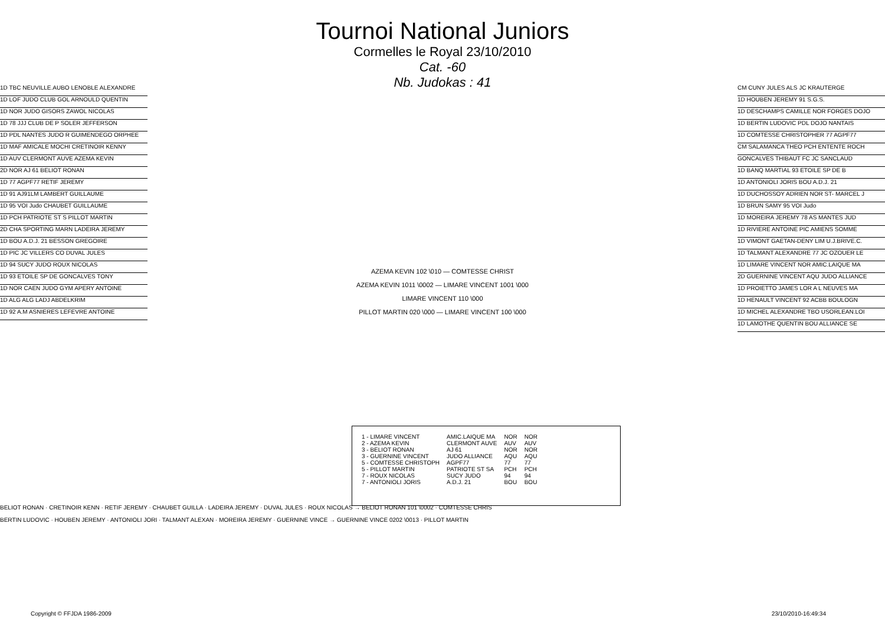Tournoi National Juniors
Cormelles le Royal 23/10/2010
Cat. -60
Nb. Judokas : 41
1D TBC NEUVILLE.AUBO LENOBLE ALEXANDRE
1D LOF JUDO CLUB GOL ARNOULD QUENTIN
1D NOR JUDO GISORS ZAWOL NICOLAS
1D 78 JJJ CLUB DE P SOLER JEFFERSON
1D PDL NANTES JUDO R GUIMENDEGO ORPHEE
1D MAF AMICALE MOCHI CRETINOIR KENNY
1D AUV CLERMONT AUVE AZEMA KEVIN
2D NOR AJ 61 BELIOT RONAN
1D 77 AGPF77 RETIF JEREMY
1D 91 AJ91LM LAMBERT GUILLAUME
1D 95 VOI Judo CHAUBET GUILLAUME
1D PCH PATRIOTE ST S PILLOT MARTIN
2D CHA SPORTING MARN LADEIRA JEREMY
1D BOU A.D.J. 21 BESSON GREGOIRE
1D PIC JC VILLERS CO DUVAL JULES
1D 94 SUCY JUDO ROUX NICOLAS
1D 93 ETOILE SP DE GONCALVES TONY
1D NOR CAEN JUDO GYM APERY ANTOINE
1D ALG ALG LADJ ABDELKRIM
1D 92 A.M ASNIERES LEFEVRE ANTOINE
AZEMA KEVIN 102 \010 — COMTESSE CHRIST
AZEMA KEVIN 1011 \0002 — LIMARE VINCENT 1001 \000
LIMARE VINCENT 110 \000
PILLOT MARTIN 020 \000 — LIMARE VINCENT 100 \000
CM CUNY JULES ALS JC KRAUTERGE
1D HOUBEN JEREMY 91 S.G.S.
1D DESCHAMPS CAMILLE NOR FORGES DOJO
1D BERTIN LUDOVIC PDL DOJO NANTAIS
1D COMTESSE CHRISTOPHER 77 AGPF77
CM SALAMANCA THEO PCH ENTENTE ROCH
GONCALVES THIBAUT FC JC SANCLAUD
1D BANQ MARTIAL 93 ETOILE SP DE B
1D ANTONIOLI JORIS BOU A.D.J. 21
1D DUCHOSSOY ADRIEN NOR ST- MARCEL J
1D BRUN SAMY 95 VOI Judo
1D MOREIRA JEREMY 78 AS MANTES JUD
1D RIVIERE ANTOINE PIC AMIENS SOMME
1D VIMONT GAETAN-DENY LIM U.J.BRIVE.C.
1D TALMANT ALEXANDRE 77 JC OZOUER LE
1D LIMARE VINCENT NOR AMIC.LAIQUE MA
2D GUERNINE VINCENT AQU JUDO ALLIANCE
1D PROIETTO JAMES LOR A L NEUVES MA
1D HENAULT VINCENT 92 ACBB BOULOGN
1D MICHEL ALEXANDRE TBO USORLEAN.LOI
1D LAMOTHE QUENTIN BOU ALLIANCE SE
| 1 - LIMARE VINCENT | AMIC.LAIQUE MA | NOR | NOR |
| 2 - AZEMA KEVIN | CLERMONT AUVE | AUV | AUV |
| 3 - BELIOT RONAN | AJ 61 | NOR | NOR |
| 3 - GUERNINE VINCENT | JUDO ALLIANCE | AQU | AQU |
| 5 - COMTESSE CHRISTOPH | AGPF77 | 77 | 77 |
| 5 - PILLOT MARTIN | PATRIOTE ST SA | PCH | PCH |
| 7 - ROUX NICOLAS | SUCY JUDO | 94 | 94 |
| 7 - ANTONIOLI JORIS | A.D.J. 21 | BOU | BOU |
BELIOT RONAN · CRETINOIR KENN · RETIF JEREMY · CHAUBET GUILLA · LADEIRA JEREMY · DUVAL JULES · ROUX NICOLAS → BELIOT RONAN 101 \0002 · COMTESSE CHRIS
BERTIN LUDOVIC · HOUBEN JEREMY · ANTONIOLI JORI · TALMANT ALEXAN · MOREIRA JEREMY · GUERNINE VINCE → GUERNINE VINCE 0202 \0013 · PILLOT MARTIN
Copyright © FFJDA 1986-2009 23/10/2010-16:49:34